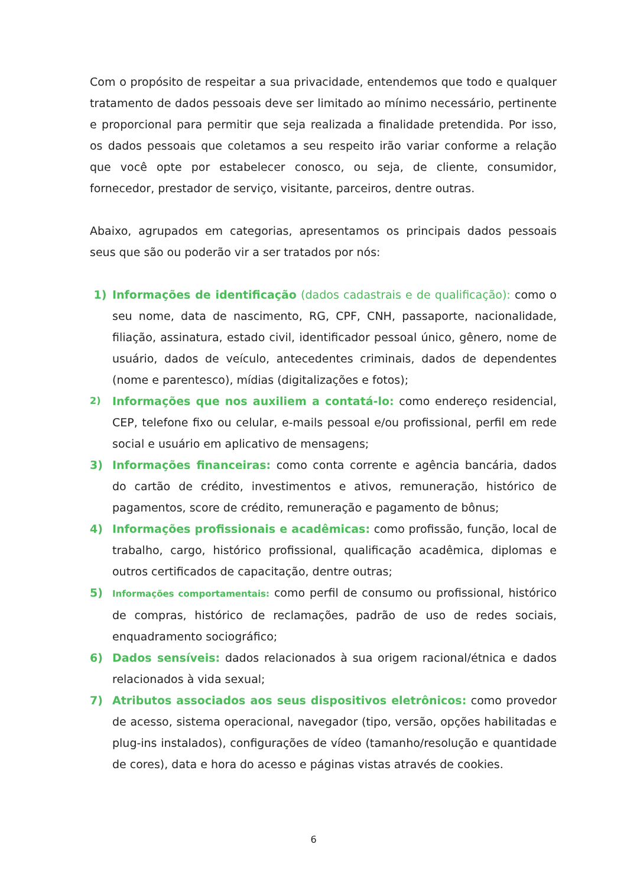Com o propósito de respeitar a sua privacidade, entendemos que todo e qualquer tratamento de dados pessoais deve ser limitado ao mínimo necessário, pertinente e proporcional para permitir que seja realizada a finalidade pretendida. Por isso, os dados pessoais que coletamos a seu respeito irão variar conforme a relação que você opte por estabelecer conosco, ou seja, de cliente, consumidor, fornecedor, prestador de serviço, visitante, parceiros, dentre outras.
Abaixo, agrupados em categorias, apresentamos os principais dados pessoais seus que são ou poderão vir a ser tratados por nós:
1) Informações de identificação (dados cadastrais e de qualificação): como o seu nome, data de nascimento, RG, CPF, CNH, passaporte, nacionalidade, filiação, assinatura, estado civil, identificador pessoal único, gênero, nome de usuário, dados de veículo, antecedentes criminais, dados de dependentes (nome e parentesco), mídias (digitalizações e fotos);
2) Informações que nos auxiliem a contatá-lo: como endereço residencial, CEP, telefone fixo ou celular, e-mails pessoal e/ou profissional, perfil em rede social e usuário em aplicativo de mensagens;
3) Informações financeiras: como conta corrente e agência bancária, dados do cartão de crédito, investimentos e ativos, remuneração, histórico de pagamentos, score de crédito, remuneração e pagamento de bônus;
4) Informações profissionais e acadêmicas: como profissão, função, local de trabalho, cargo, histórico profissional, qualificação acadêmica, diplomas e outros certificados de capacitação, dentre outras;
5) Informações comportamentais: como perfil de consumo ou profissional, histórico de compras, histórico de reclamações, padrão de uso de redes sociais, enquadramento sociográfico;
6) Dados sensíveis: dados relacionados à sua origem racional/étnica e dados relacionados à vida sexual;
7) Atributos associados aos seus dispositivos eletrônicos: como provedor de acesso, sistema operacional, navegador (tipo, versão, opções habilitadas e plug-ins instalados), configurações de vídeo (tamanho/resolução e quantidade de cores), data e hora do acesso e páginas vistas através de cookies.
6